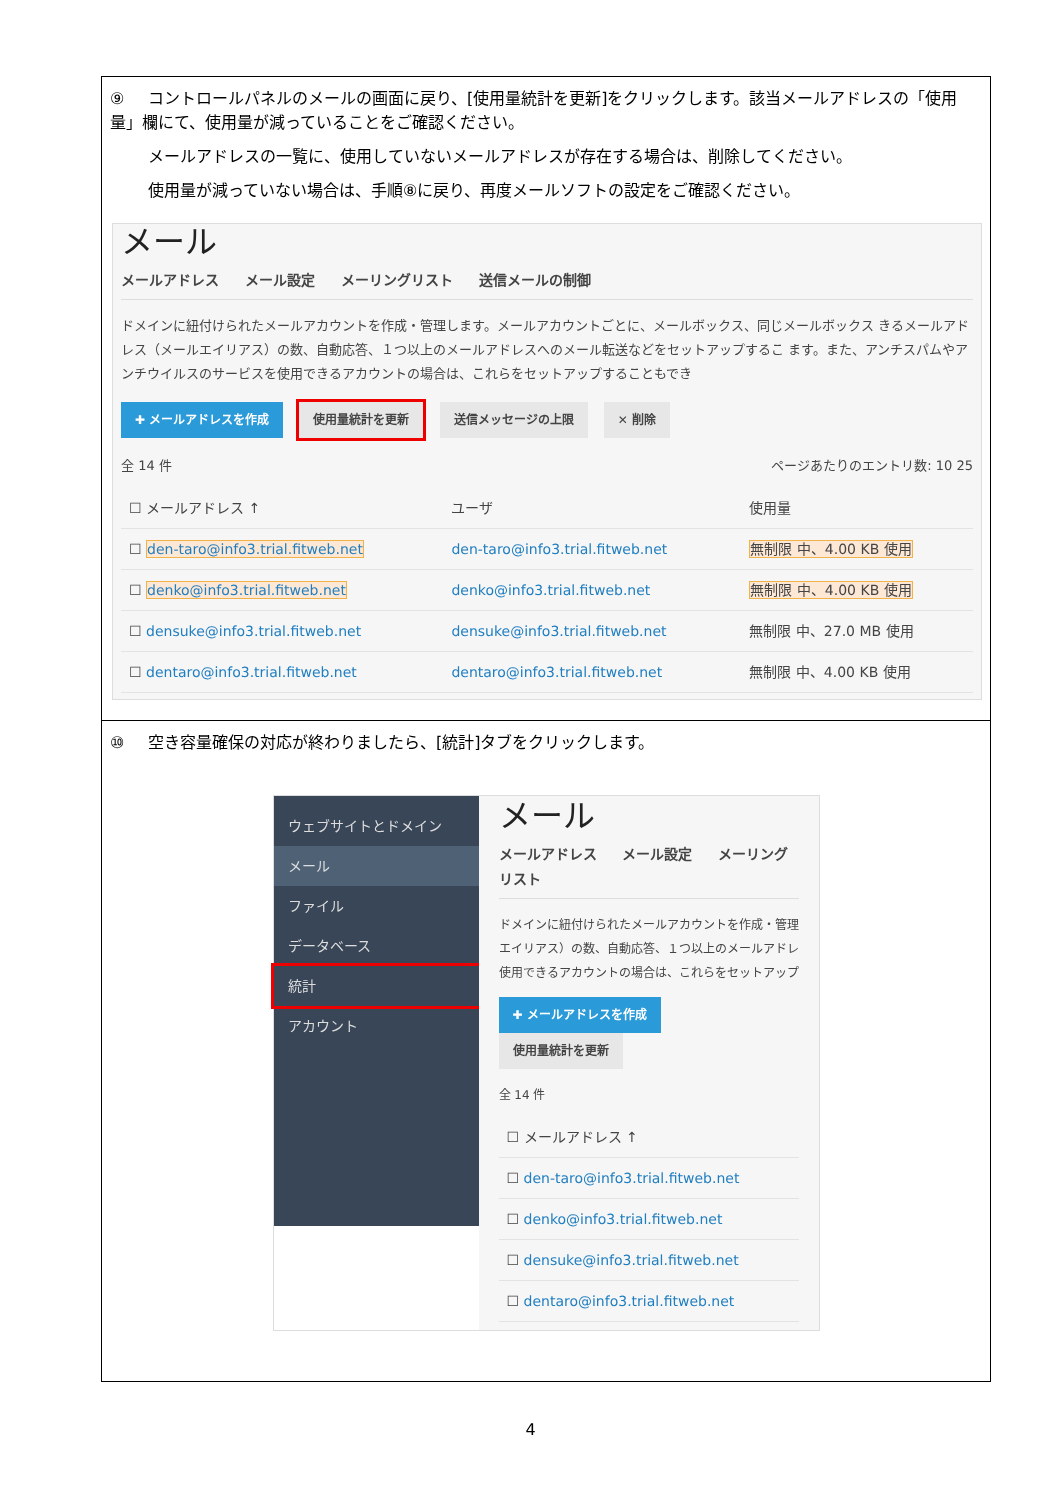⑨ コントロールパネルのメールの画面に戻り、[使用量統計を更新]をクリックします。該当メールアドレスの「使用量」欄にて、使用量が減っていることをご確認ください。
メールアドレスの一覧に、使用していないメールアドレスが存在する場合は、削除してください。
使用量が減っていない場合は、手順⑧に戻り、再度メールソフトの設定をご確認ください。
メール
メールアドレス メール設定 メーリングリスト 送信メールの制御
ドメインに紐付けられたメールアカウントを作成・管理します。メールアカウントごとに、メールボックス、同じメールボックス きるメールアドレス（メールエイリアス）の数、自動応答、１つ以上のメールアドレスへのメール転送などをセットアップするこ ます。また、アンチスパムやアンチウイルスのサービスを使用できるアカウントの場合は、これらをセットアップすることもでき
✚ メールアドレスを作成 使用量統計を更新 送信メッセージの上限 ✕ 削除
全 14 件 ページあたりのエントリ数: 10 25
| ☐ メールアドレス ↑ | ユーザ | 使用量 |
| --- | --- | --- |
| ☐ den-taro@info3.trial.fitweb.net | den-taro@info3.trial.fitweb.net | 無制限 中、4.00 KB 使用 |
| ☐ denko@info3.trial.fitweb.net | denko@info3.trial.fitweb.net | 無制限 中、4.00 KB 使用 |
| ☐ densuke@info3.trial.fitweb.net | densuke@info3.trial.fitweb.net | 無制限 中、27.0 MB 使用 |
| ☐ dentaro@info3.trial.fitweb.net | dentaro@info3.trial.fitweb.net | 無制限 中、4.00 KB 使用 |
⑩ 空き容量確保の対応が終わりましたら、[統計]タブをクリックします。
ウェブサイトとドメイン
メール
ファイル
データベース
統計
アカウント
メール
メールアドレス メール設定 メーリングリスト
ドメインに紐付けられたメールアカウントを作成・管理 エイリアス）の数、自動応答、１つ以上のメールアドレ 使用できるアカウントの場合は、これらをセットアップ
✚ メールアドレスを作成 使用量統計を更新
全 14 件
| ☐ メールアドレス ↑ |
| --- |
| ☐ den-taro@info3.trial.fitweb.net |
| ☐ denko@info3.trial.fitweb.net |
| ☐ densuke@info3.trial.fitweb.net |
| ☐ dentaro@info3.trial.fitweb.net |
4